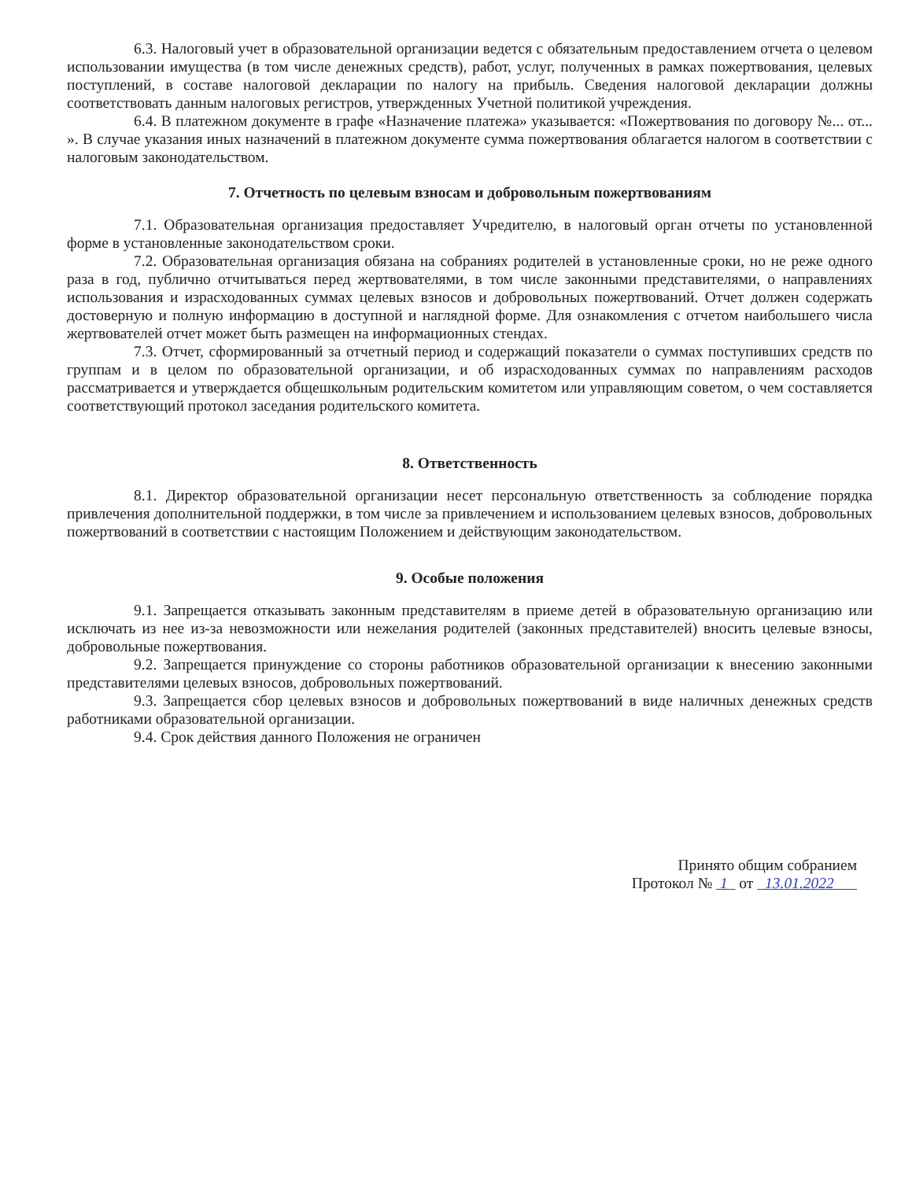6.3. Налоговый учет в образовательной организации ведется с обязательным предоставлением отчета о целевом использовании имущества (в том числе денежных средств), работ, услуг, полученных в рамках пожертвования, целевых поступлений, в составе налоговой декларации по налогу на прибыль. Сведения налоговой декларации должны соответствовать данным налоговых регистров, утвержденных Учетной политикой учреждения.
6.4. В платежном документе в графе «Назначение платежа» указывается: «Пожертвования по договору №... от... ». В случае указания иных назначений в платежном документе сумма пожертвования облагается налогом в соответствии с налоговым законодательством.
7. Отчетность по целевым взносам и добровольным пожертвованиям
7.1. Образовательная организация предоставляет Учредителю, в налоговый орган отчеты по установленной форме в установленные законодательством сроки.
7.2. Образовательная организация обязана на собраниях родителей в установленные сроки, но не реже одного раза в год, публично отчитываться перед жертвователями, в том числе законными представителями, о направлениях использования и израсходованных суммах целевых взносов и добровольных пожертвований. Отчет должен содержать достоверную и полную информацию в доступной и наглядной форме. Для ознакомления с отчетом наибольшего числа жертвователей отчет может быть размещен на информационных стендах.
7.3. Отчет, сформированный за отчетный период и содержащий показатели о суммах поступивших средств по группам и в целом по образовательной организации, и об израсходованных суммах по направлениям расходов рассматривается и утверждается общешкольным родительским комитетом или управляющим советом, о чем составляется соответствующий протокол заседания родительского комитета.
8. Ответственность
8.1. Директор образовательной организации несет персональную ответственность за соблюдение порядка привлечения дополнительной поддержки, в том числе за привлечением и использованием целевых взносов, добровольных пожертвований в соответствии с настоящим Положением и действующим законодательством.
9. Особые положения
9.1. Запрещается отказывать законным представителям в приеме детей в образовательную организацию или исключать из нее из-за невозможности или нежелания родителей (законных представителей) вносить целевые взносы, добровольные пожертвования.
9.2. Запрещается принуждение со стороны работников образовательной организации к внесению законными представителями целевых взносов, добровольных пожертвований.
9.3. Запрещается сбор целевых взносов и добровольных пожертвований в виде наличных денежных средств работниками образовательной организации.
9.4. Срок действия данного Положения не ограничен
Принято общим собранием
Протокол № 1 от 13.01.2022